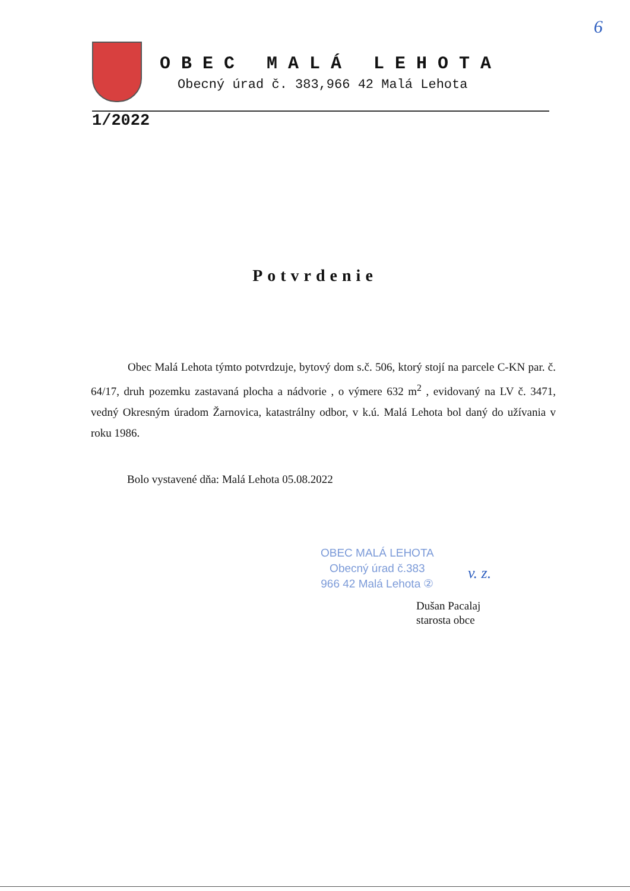6
OBEC MALÁ LEHOTA
Obecný úrad č. 383,966 42 Malá Lehota
1/2022
Potvrdenie
Obec Malá Lehota týmto potvrdzuje, bytový dom s.č. 506, ktorý stojí na parcele C-KN par. č. 64/17, druh pozemku zastavaná plocha a nádvorie , o výmere 632 m<sup>2</sup> , evidovaný na LV č. 3471, vedný Okresným úradom Žarnovica, katastrálny odbor, v k.ú. Malá Lehota bol daný do užívania v roku 1986.
Bolo vystavené dňa: Malá Lehota 05.08.2022
OBEC MALÁ LEHOTA
Obecný úrad č.383
966 42 Malá Lehota ②
v. z.
Dušan Pacalaj
starosta obce